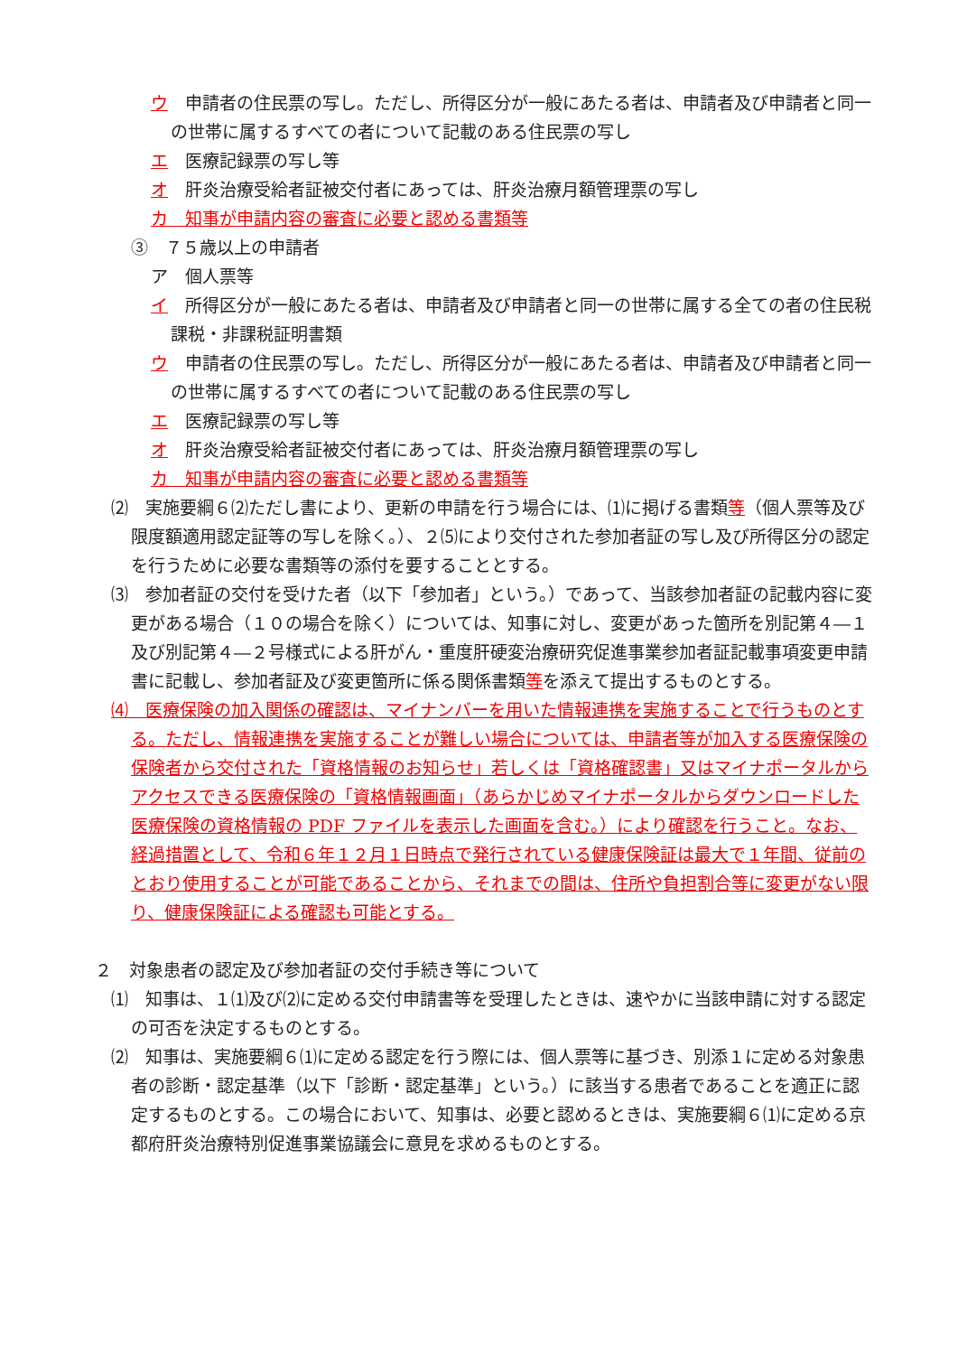ウ　申請者の住民票の写し。ただし、所得区分が一般にあたる者は、申請者及び申請者と同一の世帯に属するすべての者について記載のある住民票の写し
エ　医療記録票の写し等
オ　肝炎治療受給者証被交付者にあっては、肝炎治療月額管理票の写し
カ　知事が申請内容の審査に必要と認める書類等
③　７５歳以上の申請者
ア　個人票等
イ　所得区分が一般にあたる者は、申請者及び申請者と同一の世帯に属する全ての者の住民税課税・非課税証明書類
ウ　申請者の住民票の写し。ただし、所得区分が一般にあたる者は、申請者及び申請者と同一の世帯に属するすべての者について記載のある住民票の写し
エ　医療記録票の写し等
オ　肝炎治療受給者証被交付者にあっては、肝炎治療月額管理票の写し
カ　知事が申請内容の審査に必要と認める書類等
⑵　実施要綱６⑵ただし書により、更新の申請を行う場合には、⑴に掲げる書類等（個人票等及び限度額適用認定証等の写しを除く。）、２⑸により交付された参加者証の写し及び所得区分の認定を行うために必要な書類等の添付を要することとする。
⑶　参加者証の交付を受けた者（以下「参加者」という。）であって、当該参加者証の記載内容に変更がある場合（１０の場合を除く）については、知事に対し、変更があった箇所を別記第４―１及び別記第４―２号様式による肝がん・重度肝硬変治療研究促進事業参加者証記載事項変更申請書に記載し、参加者証及び変更箇所に係る関係書類等を添えて提出するものとする。
⑷　医療保険の加入関係の確認は、マイナンバーを用いた情報連携を実施することで行うものとする。ただし、情報連携を実施することが難しい場合については、申請者等が加入する医療保険の保険者から交付された「資格情報のお知らせ」若しくは「資格確認書」又はマイナポータルからアクセスできる医療保険の「資格情報画面」（あらかじめマイナポータルからダウンロードした医療保険の資格情報の PDF ファイルを表示した画面を含む。）により確認を行うこと。なお、経過措置として、令和６年１２月１日時点で発行されている健康保険証は最大で１年間、従前のとおり使用することが可能であることから、それまでの間は、住所や負担割合等に変更がない限り、健康保険証による確認も可能とする。
２　対象患者の認定及び参加者証の交付手続き等について
⑴　知事は、１⑴及び⑵に定める交付申請書等を受理したときは、速やかに当該申請に対する認定の可否を決定するものとする。
⑵　知事は、実施要綱６⑴に定める認定を行う際には、個人票等に基づき、別添１に定める対象患者の診断・認定基準（以下「診断・認定基準」という。）に該当する患者であることを適正に認定するものとする。この場合において、知事は、必要と認めるときは、実施要綱６⑴に定める京都府肝炎治療特別促進事業協議会に意見を求めるものとする。